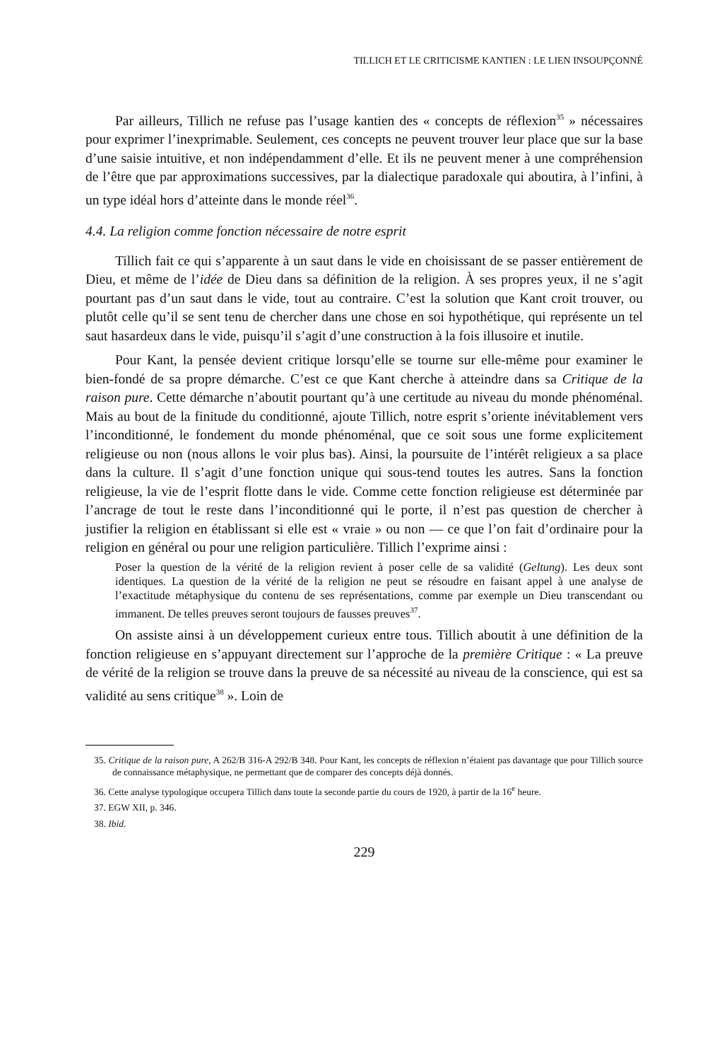TILLICH ET LE CRITICISME KANTIEN : LE LIEN INSOUPÇONNÉ
Par ailleurs, Tillich ne refuse pas l’usage kantien des « concepts de réflexion<sup>35</sup> » nécessaires pour exprimer l’inexprimable. Seulement, ces concepts ne peuvent trouver leur place que sur la base d’une saisie intuitive, et non indépendamment d’elle. Et ils ne peuvent mener à une compréhension de l’être que par approximations successives, par la dialectique paradoxale qui aboutira, à l’infini, à un type idéal hors d’atteinte dans le monde réel<sup>36</sup>.
4.4. La religion comme fonction nécessaire de notre esprit
Tillich fait ce qui s’apparente à un saut dans le vide en choisissant de se passer entièrement de Dieu, et même de l’idée de Dieu dans sa définition de la religion. À ses propres yeux, il ne s’agit pourtant pas d’un saut dans le vide, tout au contraire. C’est la solution que Kant croit trouver, ou plutôt celle qu’il se sent tenu de chercher dans une chose en soi hypothétique, qui représente un tel saut hasardeux dans le vide, puisqu’il s’agit d’une construction à la fois illusoire et inutile.
Pour Kant, la pensée devient critique lorsqu’elle se tourne sur elle-même pour examiner le bien-fondé de sa propre démarche. C’est ce que Kant cherche à atteindre dans sa Critique de la raison pure. Cette démarche n’aboutit pourtant qu’à une certitude au niveau du monde phénoménal. Mais au bout de la finitude du conditionné, ajoute Tillich, notre esprit s’oriente inévitablement vers l’inconditionné, le fondement du monde phénoménal, que ce soit sous une forme explicitement religieuse ou non (nous allons le voir plus bas). Ainsi, la poursuite de l’intérêt religieux a sa place dans la culture. Il s’agit d’une fonction unique qui sous-tend toutes les autres. Sans la fonction religieuse, la vie de l’esprit flotte dans le vide. Comme cette fonction religieuse est déterminée par l’ancrage de tout le reste dans l’inconditionné qui le porte, il n’est pas question de chercher à justifier la religion en établissant si elle est « vraie » ou non — ce que l’on fait d’ordinaire pour la religion en général ou pour une religion particulière. Tillich l’exprime ainsi :
Poser la question de la vérité de la religion revient à poser celle de sa validité (Geltung). Les deux sont identiques. La question de la vérité de la religion ne peut se résoudre en faisant appel à une analyse de l’exactitude métaphysique du contenu de ses représentations, comme par exemple un Dieu transcendant ou immanent. De telles preuves seront toujours de fausses preuves<sup>37</sup>.
On assiste ainsi à un développement curieux entre tous. Tillich aboutit à une définition de la fonction religieuse en s’appuyant directement sur l’approche de la première Critique : « La preuve de vérité de la religion se trouve dans la preuve de sa nécessité au niveau de la conscience, qui est sa validité au sens critique<sup>38</sup> ». Loin de
35. Critique de la raison pure, A 262/B 316-A 292/B 348. Pour Kant, les concepts de réflexion n’étaient pas davantage que pour Tillich source de connaissance métaphysique, ne permettant que de comparer des concepts déjà donnés.
36. Cette analyse typologique occupera Tillich dans toute la seconde partie du cours de 1920, à partir de la 16<sup>e</sup> heure.
37. EGW XII, p. 346.
38. Ibid.
229